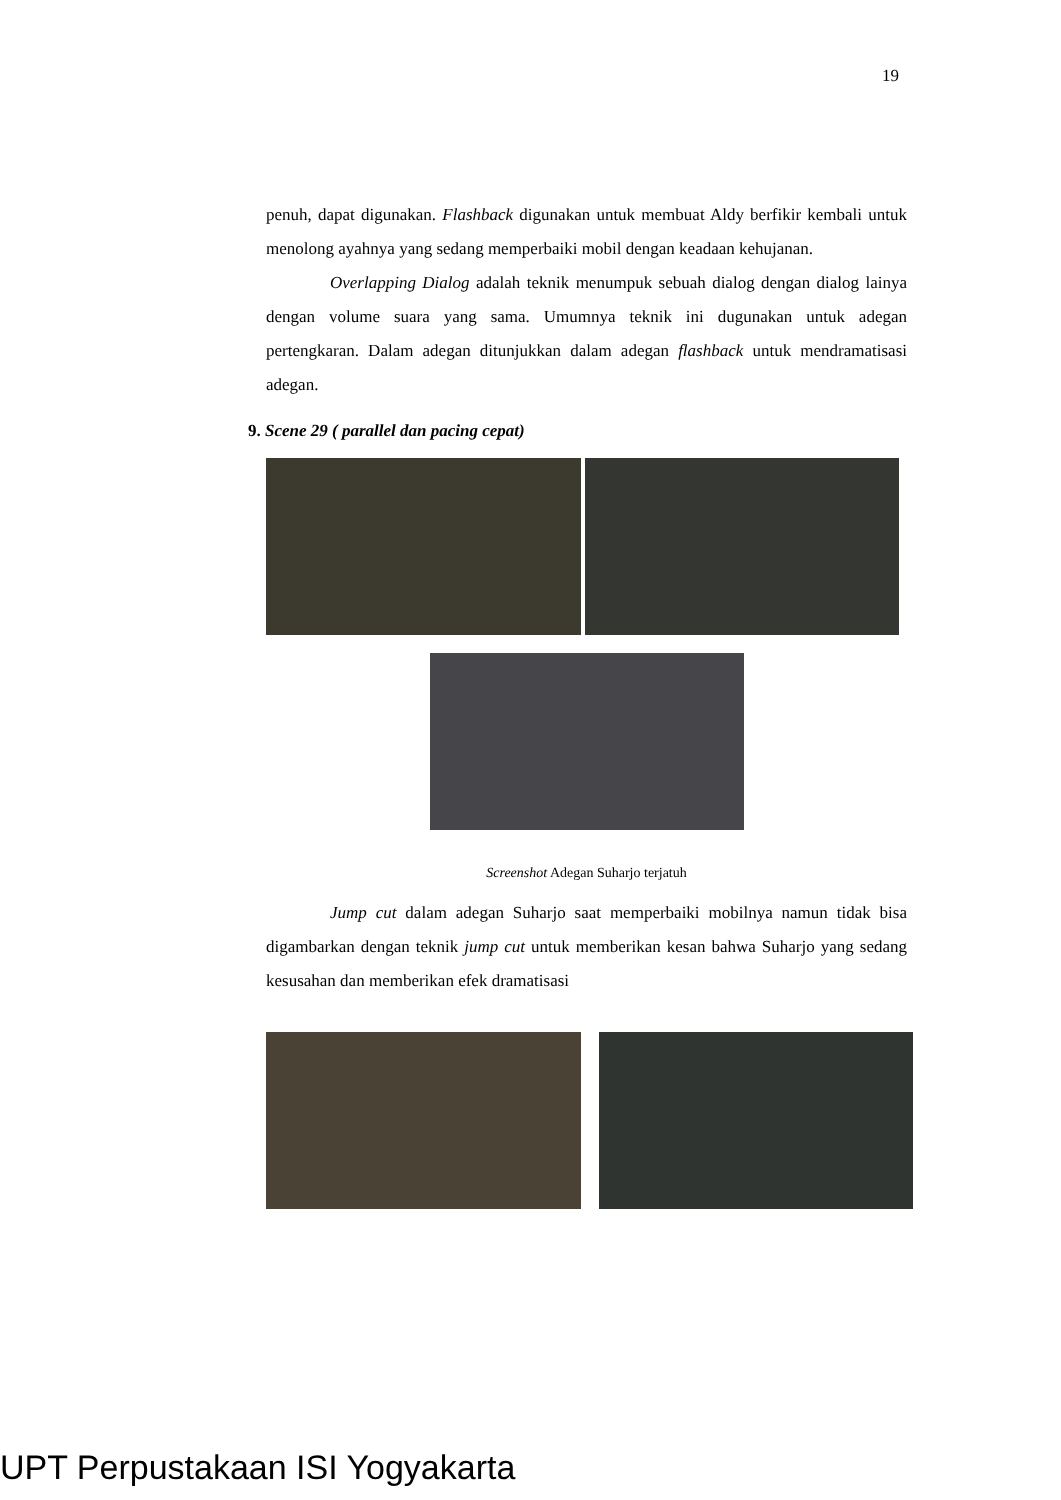19
penuh, dapat digunakan. Flashback digunakan untuk membuat Aldy berfikir kembali untuk menolong ayahnya yang sedang memperbaiki mobil dengan keadaan kehujanan.
Overlapping Dialog adalah teknik menumpuk sebuah dialog dengan dialog lainya dengan volume suara yang sama. Umumnya teknik ini dugunakan untuk adegan pertengkaran. Dalam adegan ditunjukkan dalam adegan flashback untuk mendramatisasi adegan.
9. Scene 29 ( parallel dan pacing cepat)
Screenshot Adegan Suharjo terjatuh
Jump cut dalam adegan Suharjo saat memperbaiki mobilnya namun tidak bisa digambarkan dengan teknik jump cut untuk memberikan kesan bahwa Suharjo yang sedang kesusahan dan memberikan efek dramatisasi
UPT Perpustakaan ISI Yogyakarta